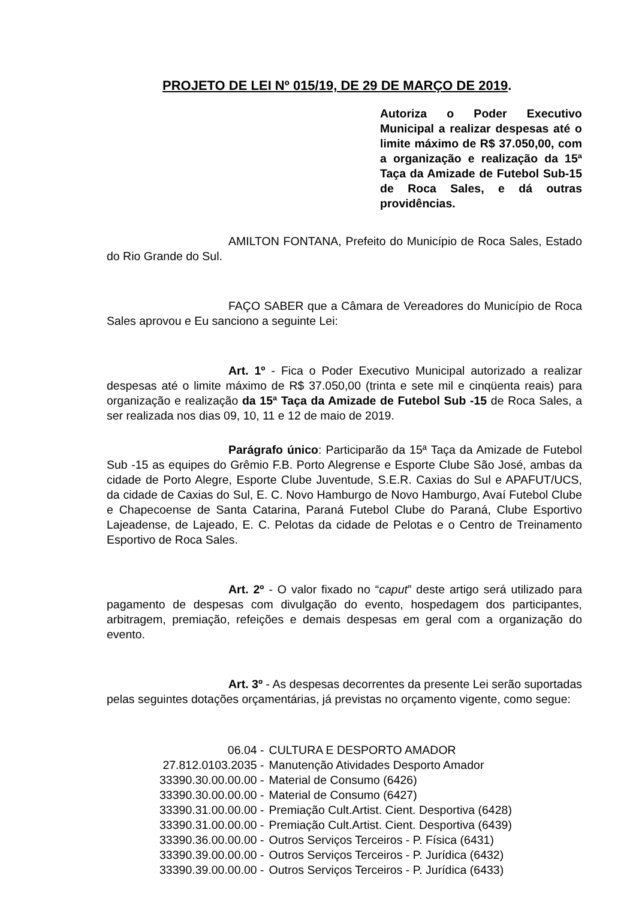PROJETO DE LEI Nº 015/19, DE 29 DE MARÇO DE 2019.
Autoriza o Poder Executivo Municipal a realizar despesas até o limite máximo de R$ 37.050,00, com a organização e realização da 15ª Taça da Amizade de Futebol Sub-15 de Roca Sales, e dá outras providências.
AMILTON FONTANA, Prefeito do Município de Roca Sales, Estado do Rio Grande do Sul.
FAÇO SABER que a Câmara de Vereadores do Município de Roca Sales aprovou e Eu sanciono a seguinte Lei:
Art. 1º - Fica o Poder Executivo Municipal autorizado a realizar despesas até o limite máximo de R$ 37.050,00 (trinta e sete mil e cinqüenta reais) para organização e realização da 15ª Taça da Amizade de Futebol Sub -15 de Roca Sales, a ser realizada nos dias 09, 10, 11 e 12 de maio de 2019.
Parágrafo único: Participarão da 15ª Taça da Amizade de Futebol Sub -15 as equipes do Grêmio F.B. Porto Alegrense e Esporte Clube São José, ambas da cidade de Porto Alegre, Esporte Clube Juventude, S.E.R. Caxias do Sul e APAFUT/UCS, da cidade de Caxias do Sul, E. C. Novo Hamburgo de Novo Hamburgo, Avaí Futebol Clube e Chapecoense de Santa Catarina, Paraná Futebol Clube do Paraná, Clube Esportivo Lajeadense, de Lajeado, E. C. Pelotas da cidade de Pelotas e o Centro de Treinamento Esportivo de Roca Sales.
Art. 2º - O valor fixado no “caput” deste artigo será utilizado para pagamento de despesas com divulgação do evento, hospedagem dos participantes, arbitragem, premiação, refeições e demais despesas em geral com a organização do evento.
Art. 3º - As despesas decorrentes da presente Lei serão suportadas pelas seguintes dotações orçamentárias, já previstas no orçamento vigente, como segue:
| 06.04 - | CULTURA E DESPORTO AMADOR |
| 27.812.0103.2035 - | Manutenção Atividades Desporto Amador |
| 33390.30.00.00.00 - | Material de Consumo (6426) |
| 33390.30.00.00.00 - | Material de Consumo (6427) |
| 33390.31.00.00.00 - | Premiação Cult.Artist. Cient. Desportiva (6428) |
| 33390.31.00.00.00 - | Premiação Cult.Artist. Cient. Desportiva (6439) |
| 33390.36.00.00.00 - | Outros Serviços Terceiros - P. Física (6431) |
| 33390.39.00.00.00 - | Outros Serviços Terceiros - P. Jurídica (6432) |
| 33390.39.00.00.00 - | Outros Serviços Terceiros - P. Jurídica (6433) |